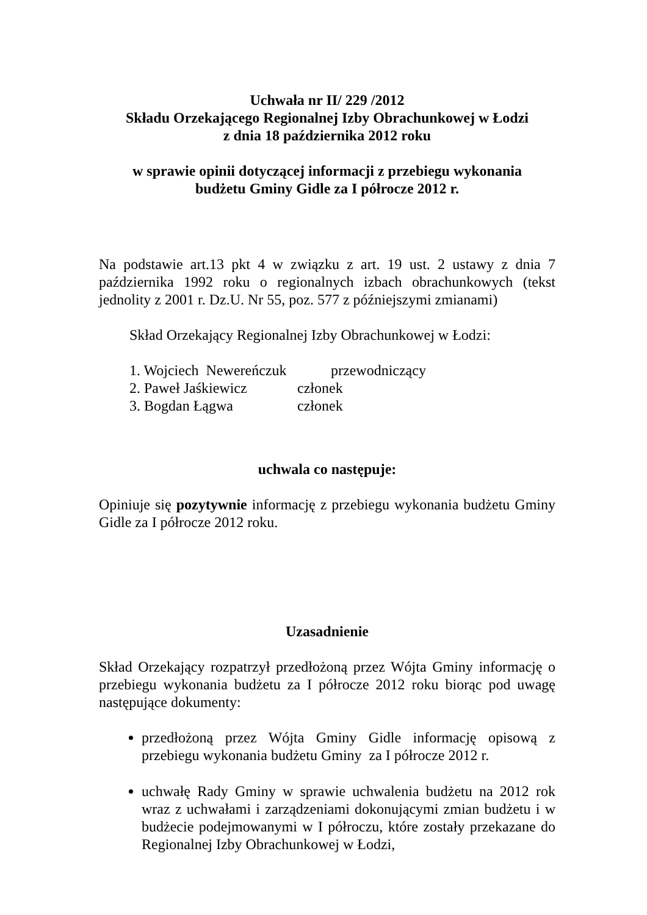Uchwała nr II/ 229 /2012
Składu Orzekającego Regionalnej Izby Obrachunkowej w Łodzi
z dnia 18 października 2012 roku
w sprawie opinii dotyczącej informacji z przebiegu wykonania
budżetu Gminy Gidle za I półrocze 2012 r.
Na podstawie art.13 pkt 4 w związku z art. 19 ust. 2 ustawy z dnia 7 października 1992 roku o regionalnych izbach obrachunkowych (tekst jednolity z 2001 r. Dz.U. Nr 55, poz. 577 z późniejszymi zmianami)
Skład Orzekający Regionalnej Izby Obrachunkowej w Łodzi:
| 1. Wojciech Newereńczuk | przewodniczący |
| 2. Paweł Jaśkiewicz | członek |
| 3. Bogdan Łągwa | członek |
uchwala co następuje:
Opiniuje się pozytywnie informację z przebiegu wykonania budżetu Gminy Gidle za I półrocze 2012 roku.
Uzasadnienie
Skład Orzekający rozpatrzył przedłożoną przez Wójta Gminy informację o przebiegu wykonania budżetu za I półrocze 2012 roku biorąc pod uwagę następujące dokumenty:
przedłożoną przez Wójta Gminy Gidle informację opisową z przebiegu wykonania budżetu Gminy za I półrocze 2012 r.
uchwałę Rady Gminy w sprawie uchwalenia budżetu na 2012 rok wraz z uchwałami i zarządzeniami dokonującymi zmian budżetu i w budżecie podejmowanymi w I półroczu, które zostały przekazane do Regionalnej Izby Obrachunkowej w Łodzi,